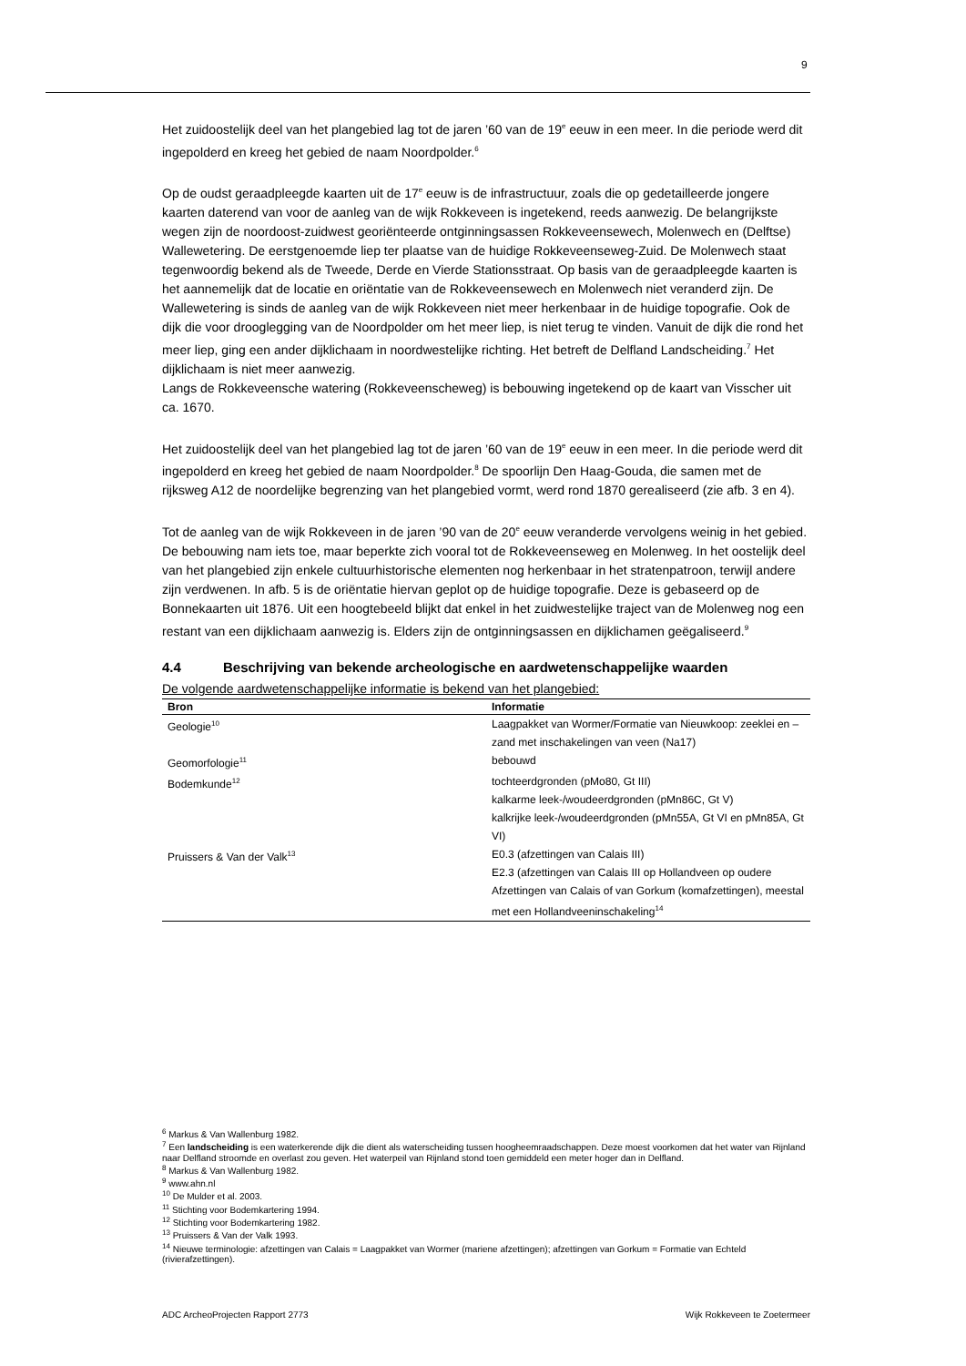9
Het zuidoostelijk deel van het plangebied lag tot de jaren ’60 van de 19<sup>e</sup> eeuw in een meer. In die periode werd dit ingepolderd en kreeg het gebied de naam Noordpolder.<sup>6</sup>
Op de oudst geraadpleegde kaarten uit de 17<sup>e</sup> eeuw is de infrastructuur, zoals die op gedetailleerde jongere kaarten daterend van voor de aanleg van de wijk Rokkeveen is ingetekend, reeds aanwezig. De belangrijkste wegen zijn de noordoost-zuidwest georiënteerde ontginningsassen Rokkeveensewech, Molenwech en (Delftse) Wallewetering. De eerstgenoemde liep ter plaatse van de huidige Rokkeveenseweg-Zuid. De Molenwech staat tegenwoordig bekend als de Tweede, Derde en Vierde Stationsstraat. Op basis van de geraadpleegde kaarten is het aannemelijk dat de locatie en oriëntatie van de Rokkeveensewech en Molenwech niet veranderd zijn. De Wallewetering is sinds de aanleg van de wijk Rokkeveen niet meer herkenbaar in de huidige topografie. Ook de dijk die voor drooglegging van de Noordpolder om het meer liep, is niet terug te vinden. Vanuit de dijk die rond het meer liep, ging een ander dijklichaam in noordwestelijke richting. Het betreft de Delfland Landscheiding.<sup>7</sup> Het dijklichaam is niet meer aanwezig.
Langs de Rokkeveensche watering (Rokkeveenscheweg) is bebouwing ingetekend op de kaart van Visscher uit ca. 1670.
Het zuidoostelijk deel van het plangebied lag tot de jaren ’60 van de 19<sup>e</sup> eeuw in een meer. In die periode werd dit ingepolderd en kreeg het gebied de naam Noordpolder.<sup>8</sup> De spoorlijn Den Haag-Gouda, die samen met de rijksweg A12 de noordelijke begrenzing van het plangebied vormt, werd rond 1870 gerealiseerd (zie afb. 3 en 4).
Tot de aanleg van de wijk Rokkeveen in de jaren ’90 van de 20<sup>e</sup> eeuw veranderde vervolgens weinig in het gebied. De bebouwing nam iets toe, maar beperkte zich vooral tot de Rokkeveenseweg en Molenweg. In het oostelijk deel van het plangebied zijn enkele cultuurhistorische elementen nog herkenbaar in het stratenpatroon, terwijl andere zijn verdwenen. In afb. 5 is de oriëntatie hiervan geplot op de huidige topografie. Deze is gebaseerd op de Bonnekaarten uit 1876. Uit een hoogtebeeld blijkt dat enkel in het zuidwestelijke traject van de Molenweg nog een restant van een dijklichaam aanwezig is. Elders zijn de ontginningsassen en dijklichamen geëgaliseerd.<sup>9</sup>
4.4 Beschrijving van bekende archeologische en aardwetenschappelijke waarden
De volgende aardwetenschappelijke informatie is bekend van het plangebied:
| Bron | Informatie |
| --- | --- |
| Geologie<sup>10</sup> | Laagpakket van Wormer/Formatie van Nieuwkoop: zeeklei en –zand met inschakelingen van veen (Na17) |
| Geomorfologie<sup>11</sup> | bebouwd |
| Bodemkunde<sup>12</sup> | tochteerdgronden (pMo80, Gt III) kalkarme leek-/woudeerdgronden (pMn86C, Gt V) kalkrijke leek-/woudeerdgronden (pMn55A, Gt VI en pMn85A, Gt VI) |
| Pruissers & Van der Valk<sup>13</sup> | E0.3 (afzettingen van Calais III) E2.3 (afzettingen van Calais III op Hollandveen op oudere Afzettingen van Calais of van Gorkum (komafzettingen), meestal met een Hollandveeninschakeling<sup>14</sup> |
<sup>6</sup> Markus & Van Wallenburg 1982.
<sup>7</sup> Een landscheiding is een waterkerende dijk die dient als waterscheiding tussen hoogheemraadschappen. Deze moest voorkomen dat het water van Rijnland naar Delfland stroomde en overlast zou geven. Het waterpeil van Rijnland stond toen gemiddeld een meter hoger dan in Delfland.
<sup>8</sup> Markus & Van Wallenburg 1982.
<sup>9</sup> www.ahn.nl
<sup>10</sup> De Mulder et al. 2003.
<sup>11</sup> Stichting voor Bodemkartering 1994.
<sup>12</sup> Stichting voor Bodemkartering 1982.
<sup>13</sup> Pruissers & Van der Valk 1993.
<sup>14</sup> Nieuwe terminologie: afzettingen van Calais = Laagpakket van Wormer (mariene afzettingen); afzettingen van Gorkum = Formatie van Echteld (rivierafzettingen).
ADC ArcheoProjecten Rapport 2773 Wijk Rokkeveen te Zoetermeer